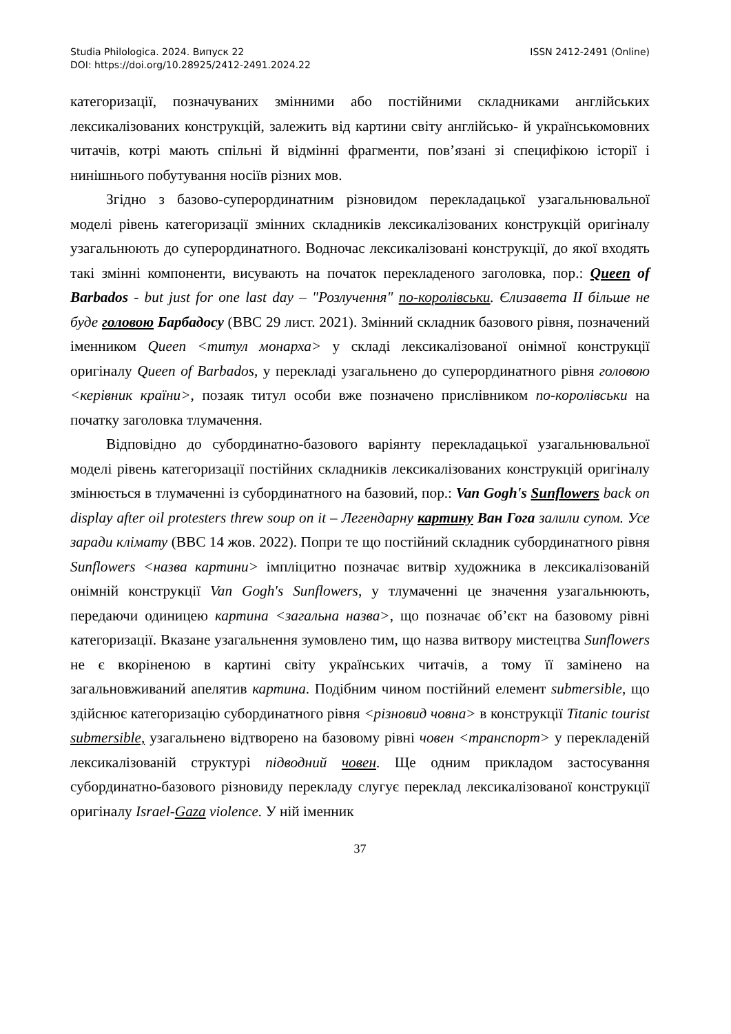Studia Philologica. 2024. Випуск 22
DOI: https://doi.org/10.28925/2412-2491.2024.22
ISSN 2412-2491 (Online)
категоризації, позначуваних змінними або постійними складниками англійських лексикалізованих конструкцій, залежить від картини світу англійсько- й українськомовних читачів, котрі мають спільні й відмінні фрагменти, пов’язані зі специфікою історії і нинішнього побутування носіїв різних мов.
Згідно з базово-суперординатним різновидом перекладацької узагальнювальної моделі рівень категоризації змінних складників лексикалізованих конструкцій оригіналу узагальнюють до суперординатного. Водночас лексикалізовані конструкції, до якої входять такі змінні компоненти, висувають на початок перекладеного заголовка, пор.: Queen of Barbados - but just for one last day – "Розлучення" по-королівськи. Єлизавета II більше не буде головою Барбадосу (BBC 29 лист. 2021). Змінний складник базового рівня, позначений іменником Queen <титул монарха> у складі лексикалізованої онімної конструкції оригіналу Queen of Barbados, у перекладі узагальнено до суперординатного рівня головою <керівник країни>, позаяк титул особи вже позначено прислівником по-королівськи на початку заголовка тлумачення.
Відповідно до субординатно-базового варіянту перекладацької узагальнювальної моделі рівень категоризації постійних складників лексикалізованих конструкцій оригіналу змінюється в тлумаченні із субординатного на базовий, пор.: Van Gogh's Sunflowers back on display after oil protesters threw soup on it – Легендарну картину Ван Гога залили супом. Усе заради клімату (BBC 14 жов. 2022). Попри те що постійний складник субординатного рівня Sunflowers <назва картини> імпліцитно позначає витвір художника в лексикалізованій онімній конструкції Van Gogh's Sunflowers, у тлумаченні це значення узагальнюють, передаючи одиницею картина <загальна назва>, що позначає об’єкт на базовому рівні категоризації. Вказане узагальнення зумовлено тим, що назва витвору мистецтва Sunflowers не є вкоріненою в картині світу українських читачів, а тому її замінено на загальновживаний апелятив картина. Подібним чином постійний елемент submersible, що здійснює категоризацію субординатного рівня <різновид човна> в конструкції Titanic tourist submersible, узагальнено відтворено на базовому рівні човен <транспорт> у перекладеній лексикалізованій структурі підводний човен. Ще одним прикладом застосування субординатно-базового різновиду перекладу слугує переклад лексикалізованої конструкції оригіналу Israel-Gaza violence. У ній іменник
37